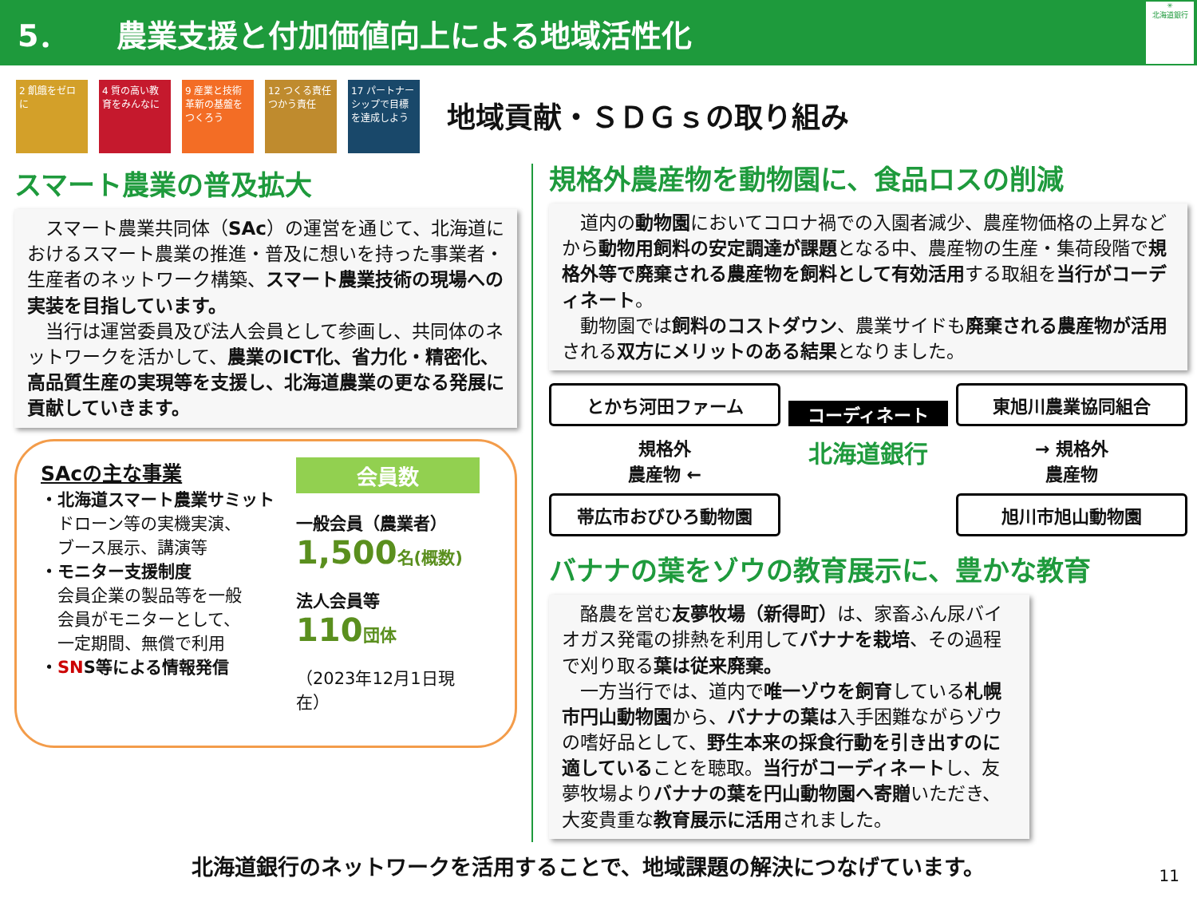5． 農業支援と付加価値向上による地域活性化
✳
北海道銀行
2 飢餓をゼロに 4 質の高い教育をみんなに
9 産業と技術革新の基盤をつくろう
12 つくる責任つかう責任
17 パートナーシップで目標を達成しよう
地域貢献・ＳＤＧｓの取り組み
スマート農業の普及拡大
　スマート農業共同体（SAc）の運営を通じて、北海道におけるスマート農業の推進・普及に想いを持った事業者・生産者のネットワーク構築、スマート農業技術の現場への実装を目指しています。
　当行は運営委員及び法人会員として参画し、共同体のネットワークを活かして、農業のICT化、省力化・精密化、高品質生産の実現等を支援し、北海道農業の更なる発展に貢献していきます。
SAcの主な事業
・北海道スマート農業サミット
　ドローン等の実機実演、
　ブース展示、講演等
・モニター支援制度
　会員企業の製品等を一般
　会員がモニターとして、
　一定期間、無償で利用
・SNS等による情報発信
会員数
一般会員（農業者）
1,500 名(概数)
法人会員等
110 団体
（2023年12月1日現在）
規格外農産物を動物園に、食品ロスの削減
　道内の動物園においてコロナ禍での入園者減少、農産物価格の上昇などから動物用飼料の安定調達が課題となる中、農産物の生産・集荷段階で規格外等で廃棄される農産物を飼料として有効活用する取組を当行がコーディネート。
　動物園では飼料のコストダウン、農業サイドも廃棄される農産物が活用される双方にメリットのある結果となりました。
とかち河田ファーム
コーディネート
東旭川農業協同組合
規格外
農産物 ←
北海道銀行
→ 規格外
農産物
帯広市おびひろ動物園
旭川市旭山動物園
バナナの葉をゾウの教育展示に、豊かな教育
　酪農を営む友夢牧場（新得町）は、家畜ふん尿バイオガス発電の排熱を利用してバナナを栽培、その過程で刈り取る葉は従来廃棄。
　一方当行では、道内で唯一ゾウを飼育している札幌市円山動物園から、バナナの葉は入手困難ながらゾウの嗜好品として、野生本来の採食行動を引き出すのに適していることを聴取。当行がコーディネートし、友夢牧場よりバナナの葉を円山動物園へ寄贈いただき、大変貴重な教育展示に活用されました。
北海道銀行のネットワークを活用することで、地域課題の解決につなげています。
11